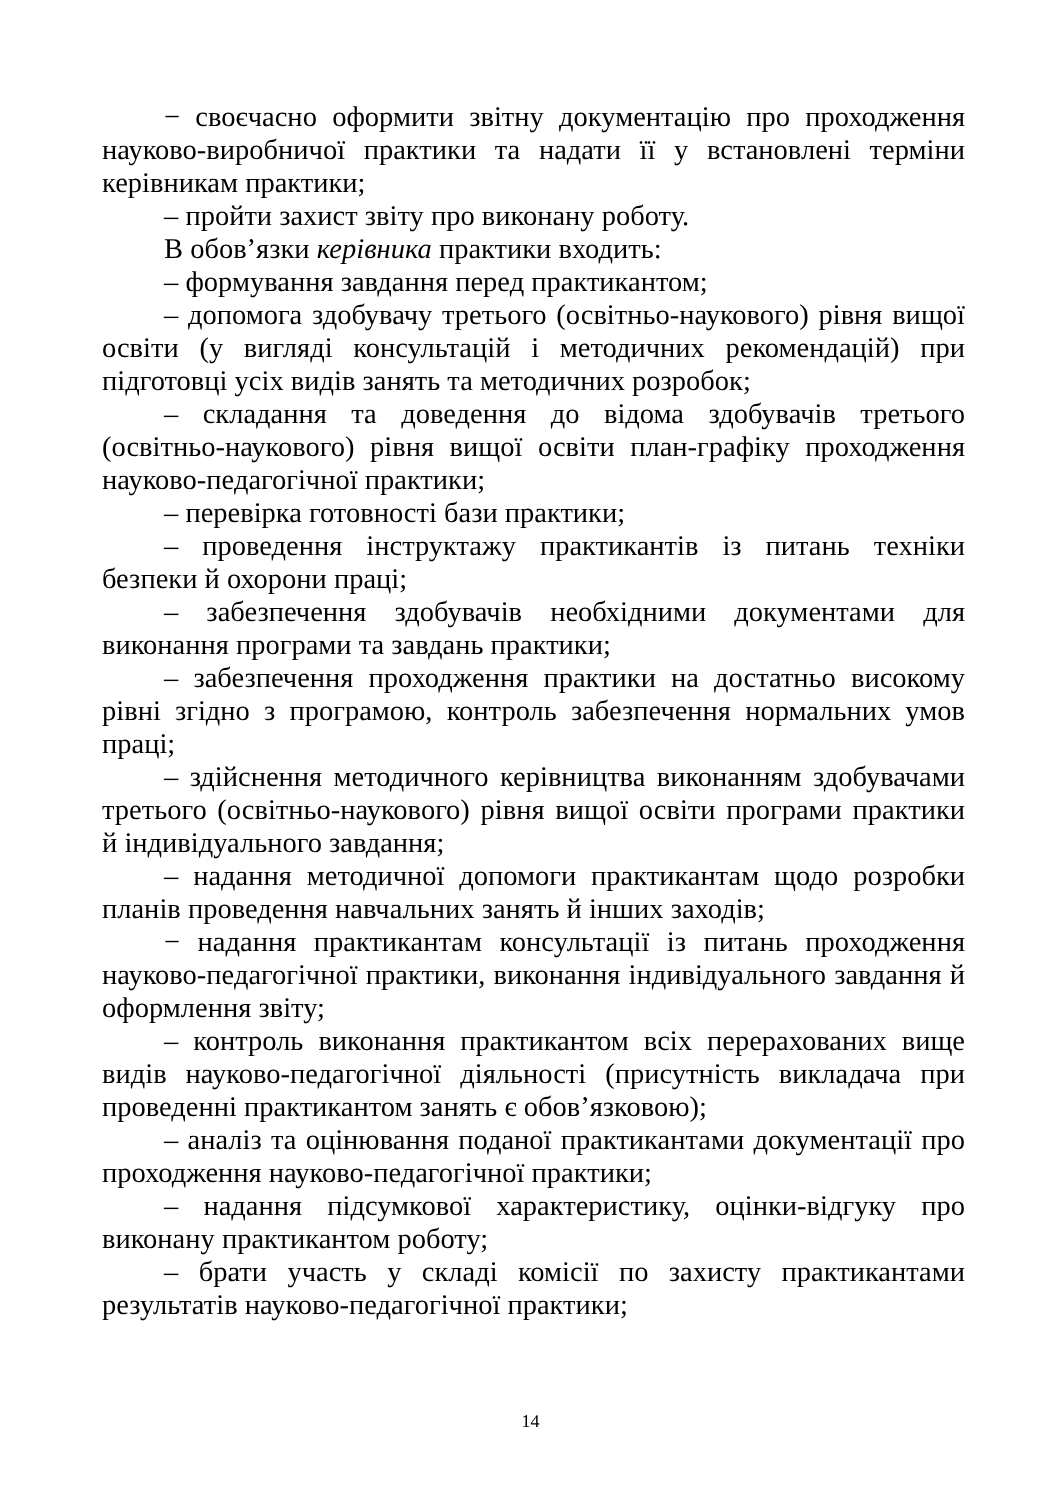− своєчасно оформити звітну документацію про проходження науково-виробничої практики та надати її у встановлені терміни керівникам практики;
– пройти захист звіту про виконану роботу.
В обов’язки керівника практики входить:
– формування завдання перед практикантом;
– допомога здобувачу третього (освітньо-наукового) рівня вищої освіти (у вигляді консультацій і методичних рекомендацій) при підготовці усіх видів занять та методичних розробок;
– складання та доведення до відома здобувачів третього (освітньо-наукового) рівня вищої освіти план-графіку проходження науково-педагогічної практики;
– перевірка готовності бази практики;
– проведення інструктажу практикантів із питань техніки безпеки й охорони праці;
– забезпечення здобувачів необхідними документами для виконання програми та завдань практики;
– забезпечення проходження практики на достатньо високому рівні згідно з програмою, контроль забезпечення нормальних умов праці;
– здійснення методичного керівництва виконанням здобувачами третього (освітньо-наукового) рівня вищої освіти програми практики й індивідуального завдання;
– надання методичної допомоги практикантам щодо розробки планів проведення навчальних занять й інших заходів;
− надання практикантам консультації із питань проходження науково-педагогічної практики, виконання індивідуального завдання й оформлення звіту;
– контроль виконання практикантом всіх перерахованих вище видів науково-педагогічної діяльності (присутність викладача при проведенні практикантом занять є обов’язковою);
– аналіз та оцінювання поданої практикантами документації про проходження науково-педагогічної практики;
– надання підсумкової характеристику, оцінки-відгуку про виконану практикантом роботу;
– брати участь у складі комісії по захисту практикантами результатів науково-педагогічної практики;
14